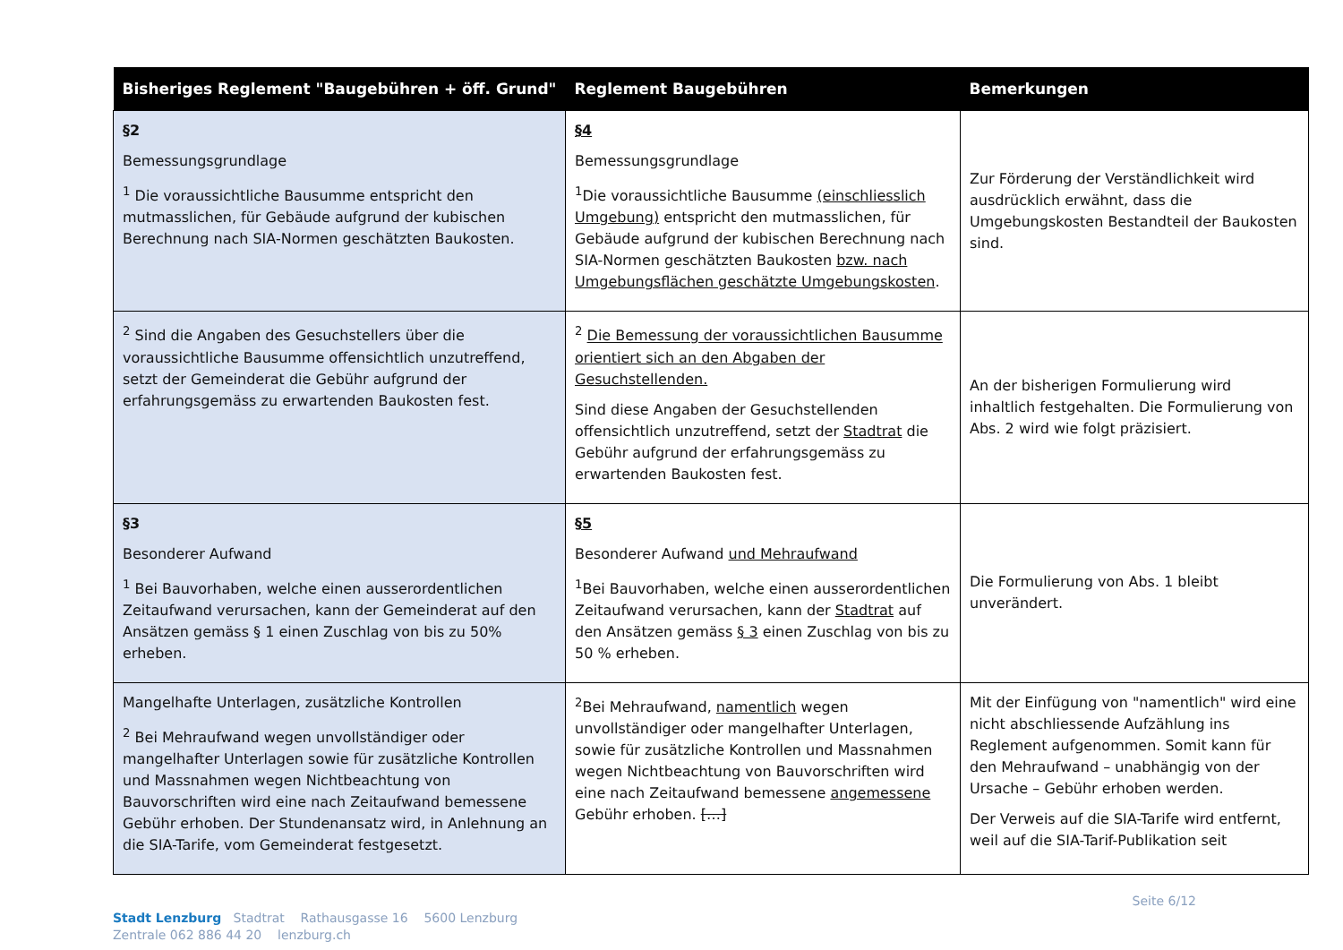| Bisheriges Reglement "Baugebühren + öff. Grund" | Reglement Baugebühren | Bemerkungen |
| --- | --- | --- |
| §2 Bemessungsgrundlage <sup>1</sup> Die voraussichtliche Bausumme entspricht den mutmasslichen, für Gebäude aufgrund der kubischen Berechnung nach SIA-Normen geschätzten Baukosten. | §4 Bemessungsgrundlage <sup>1</sup> Die voraussichtliche Bausumme (einschliesslich Umgebung) entspricht den mutmasslichen, für Gebäude aufgrund der kubischen Berechnung nach SIA-Normen geschätzten Baukosten bzw. nach Umgebungsflächen geschätzte Umgebungskosten . | Zur Förderung der Verständlichkeit wird ausdrücklich erwähnt, dass die Umgebungskosten Bestandteil der Baukosten sind. |
| <sup>2</sup> Sind die Angaben des Gesuchstellers über die voraussichtliche Bausumme offensichtlich unzutreffend, setzt der Gemeinderat die Gebühr aufgrund der erfahrungsgemäss zu erwartenden Baukosten fest. | <sup>2</sup> Die Bemessung der voraussichtlichen Bausumme orientiert sich an den Abgaben der Gesuchstellenden. Sind diese Angaben der Gesuchstellenden offensichtlich unzutreffend, setzt der Stadtrat die Gebühr aufgrund der erfahrungsgemäss zu erwartenden Baukosten fest. | An der bisherigen Formulierung wird inhaltlich festgehalten. Die Formulierung von Abs. 2 wird wie folgt präzisiert. |
| §3 Besonderer Aufwand <sup>1</sup> Bei Bauvorhaben, welche einen ausserordentlichen Zeitaufwand verursachen, kann der Gemeinderat auf den Ansätzen gemäss § 1 einen Zuschlag von bis zu 50% erheben. | §5 Besonderer Aufwand und Mehraufwand <sup>1</sup> Bei Bauvorhaben, welche einen ausserordentlichen Zeitaufwand verursachen, kann der Stadtrat auf den Ansätzen gemäss § 3 einen Zuschlag von bis zu 50 % erheben. | Die Formulierung von Abs. 1 bleibt unverändert. |
| Mangelhafte Unterlagen, zusätzliche Kontrollen <sup>2</sup> Bei Mehraufwand wegen unvollständiger oder mangelhafter Unterlagen sowie für zusätzliche Kontrollen und Massnahmen wegen Nichtbeachtung von Bauvorschriften wird eine nach Zeitaufwand bemessene Gebühr erhoben. Der Stundenansatz wird, in Anlehnung an die SIA-Tarife, vom Gemeinderat festgesetzt. | <sup>2</sup> Bei Mehraufwand, namentlich wegen unvollständiger oder mangelhafter Unterlagen, sowie für zusätzliche Kontrollen und Massnahmen wegen Nichtbeachtung von Bauvorschriften wird eine nach Zeitaufwand bemessene angemessene Gebühr erhoben. […] | Mit der Einfügung von "namentlich" wird eine nicht abschliessende Aufzählung ins Reglement aufgenommen. Somit kann für den Mehraufwand – unabhängig von der Ursache – Gebühr erhoben werden. Der Verweis auf die SIA-Tarife wird entfernt, weil auf die SIA-Tarif-Publikation seit |
Seite 6/12
Stadt Lenzburg Stadtrat Rathausgasse 16 5600 Lenzburg
Zentrale 062 886 44 20 lenzburg.ch